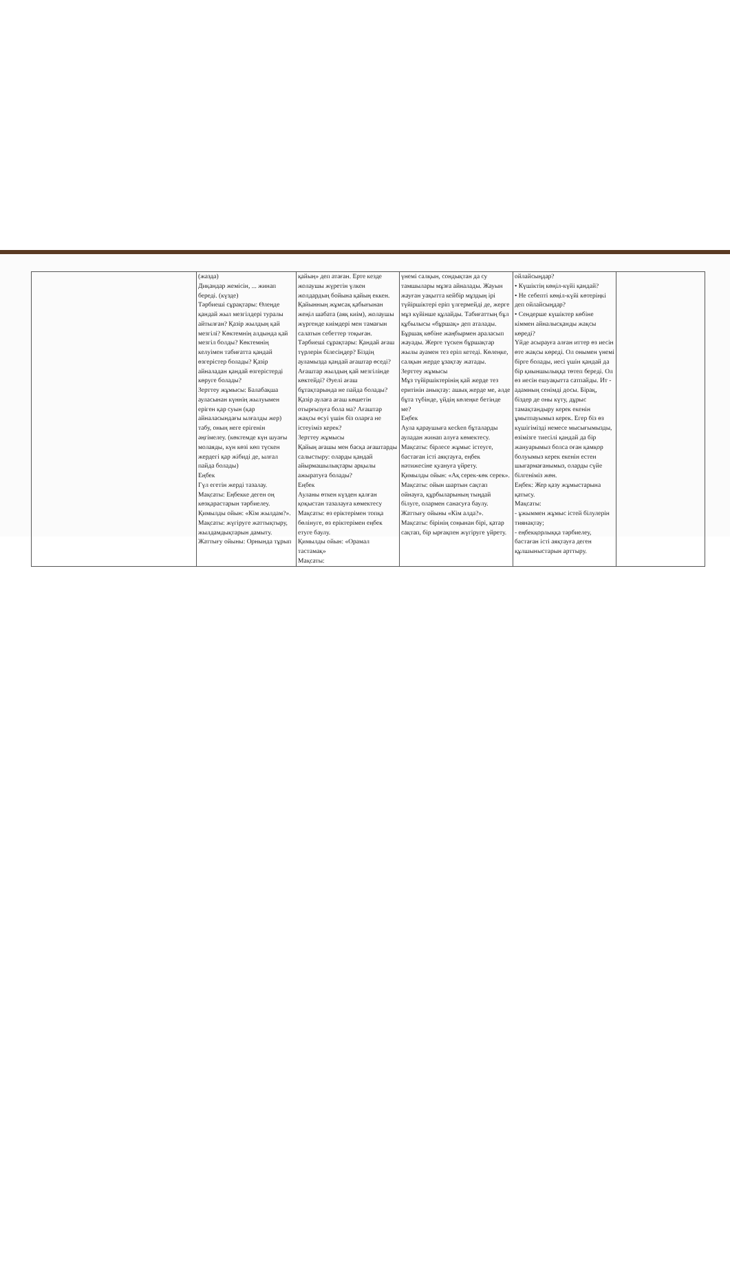| | (жазда) Диқандар жемісін, ... жинап береді. (күзде) Тәрбиеші сұрақтары: Өлеңде қандай жыл мезгілдері туралы айтылған? Қазір жылдың қай мезгілі? Көктемнің алдында қай мезгіл болды? Көктемнің келуімен табиғатта қандай өзгерістер болады? Қазір айналадан қандай өзгерістерді көруге болады? Зерттеу жұмысы: Балабақша ауласынан күннің жылуымен еріген қар суын (қар айналасындағы ылғалды жер) табу, оның неге ерігенін әңгімелеу. (көктемде күн шуағы молаяды, күн көзі көп түскен жердегі қар жібиді де, ылғал пайда болады) Еңбек Гүл егетін жерді тазалау. Мақсаты: Еңбекке деген оң көзқарастарын тәрбиелеу. Қимылды ойын: «Кім жылдам?». Мақсаты: жүгіруге жаттықтыру, жылдамдықтарын дамыту. Жаттығу ойыны: Орнында тұрып | қайың» деп атаған. Ерте кезде жолаушы жүретін үлкен жолдардың бойына қайың еккен. Қайынның жұмсақ қабығынан жеңіл шабата (аяқ киім), жолаушы жүргенде киімдері мен тамағын салатын себеттер тоқыған. Тәрбиеші сұрақтары: Қандай ағаш түрлерін білесіңдер? Біздің ауламызда қандай ағаштар өседі? Ағаштар жылдың қай мезгілінде көктейді? Әуелі ағаш бұтақтарында не пайда болады? Қазір аулаға ағаш көшетін отырғызуға бола ма? Ағаштар жақсы өсуі үшін біз оларға не істеуіміз керек? Зерттеу жұмысы Қайың ағашы мен басқа ағаштарды салыстыру: оларды қандай айырмашылықтары арқылы ажыратуға болады? Еңбек Ауланы өткен күзден қалған қоқыстан тазалауға көмектесу Мақсаты: өз еріктерімен топқа бөлінуге, өз еріктерімен еңбек етуге баулу. Қимылды ойын: «Орамал тастамақ» Мақсаты: | үнемі салқын, сондықтан да су тамшылары мұзға айналады. Жауын жауған уақытта кейбір мұздың ірі түйіршіктері еріп үлгермейді де, жерге мұз күйінше құлайды. Табиғаттың бұл құбылысы «бұршақ» деп аталады. Бұршақ көбіне жаңбырмен араласып жауады. Жерге түскен бұршақтар жылы ауамен тез еріп кетеді. Көлеңке, салқын жерде ұзақтау жатады. Зерттеу жұмысы Мұз түйіршіктерінің қай жерде тез еритінін анықтау: ашық жерде ме, әлде бұта түбінде, үйдің көлеңке бетінде ме? Еңбек Аула қараушыға кесken бұталарды ауладан жинап алуға көмектесу. Мақсаты: бірлесе жұмыс істеуге, бастаған істі аяқтауға, еңбек нәтижесіне қуануға үйрету. Қимылды ойын: «Ақ серек-көк серек». Мақсаты: ойын шартын сақтап ойнауға, құрбыларының тыңдай білуге, олармен санасуға баулу. Жаттығу ойыны «Кім алда?». Мақсаты: бірінің соңынан бірі, қатар сақтап, бір ырғақпен жүгіруге үйрету. | ойлайсыңдар? • Күшіктің көңіл-күйі қандай? • Не себепті көңіл-күйі көтеріңкі деп ойлайсыңдар? • Сендерше күшіктер көбіне кіммен айналысқанды жақсы көреді? Үйде асырауға алған иттер өз иесін өте жақсы көреді. Ол онымен үнемі бірге болады, иесі үшін қандай да бір қиыншылыққа төтеп береді. Ол өз иесін ешуақытта сатпайды. Ит - адамның сенімді досы. Бірақ, біздер де оны күту, дұрыс тамақтандыру керек екенін ұмытпауымыз керек. Егер біз өз күшігімізді немесе мысығымызды, өзімізге тиесілі қандай да бір жануарымыз болса оған қамқор болуымыз керек екенін естен шығармағанымыз, оларды сүйе білгеніміз жөн. Еңбек: Жер қазу жұмыстарына қатысу. Мақсаты: - ұжыммен жұмыс істей білулерін тиянақтау; - еңбекқорлыққа тәрбиелеу, бастаған істі аяқтауға деген құлшыныстарын арттыру. | |